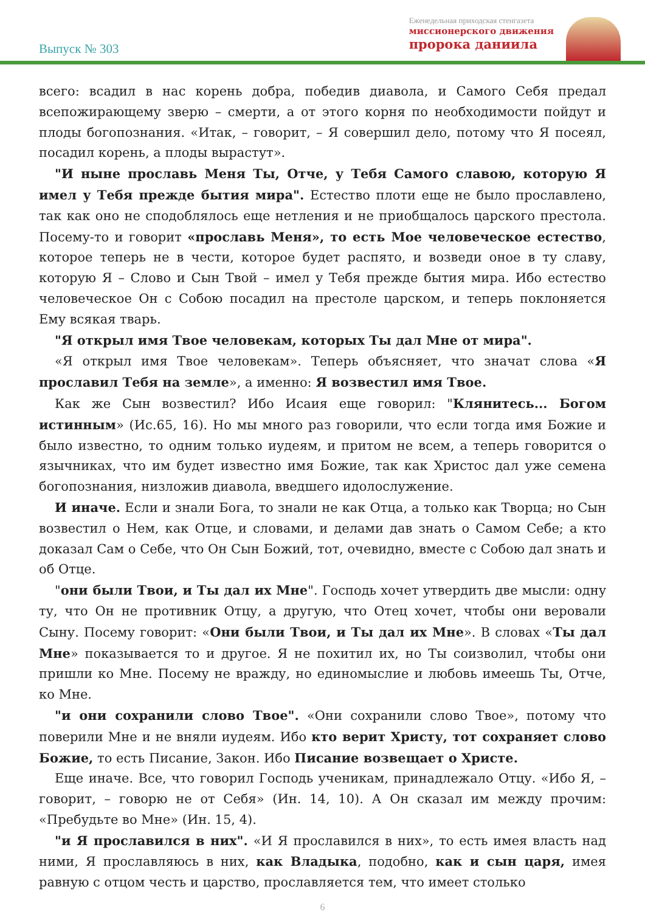Выпуск № 303
Еженедельная приходская стенгазета
миссионерского движения
пророка даниила
всего: всадил в нас корень добра, победив диавола, и Самого Себя предал всепожирающему зверю – смерти, а от этого корня по необходимости пойдут и плоды богопознания. «Итак, – говорит, – Я совершил дело, потому что Я посеял, посадил корень, а плоды вырастут».
"И ныне прославь Меня Ты, Отче, у Тебя Самого славою, которую Я имел у Тебя прежде бытия мира". Естество плоти еще не было прославлено, так как оно не сподоблялось еще нетления и не приобщалось царского престола. Посему-то и говорит «прославь Меня», то есть Мое человеческое естество, которое теперь не в чести, которое будет распято, и возведи оное в ту славу, которую Я – Слово и Сын Твой – имел у Тебя прежде бытия мира. Ибо естество человеческое Он с Собою посадил на престоле царском, и теперь поклоняется Ему всякая тварь.
"Я открыл имя Твое человекам, которых Ты дал Мне от мира".
«Я открыл имя Твое человекам». Теперь объясняет, что значат слова «Я прославил Тебя на земле», а именно: Я возвестил имя Твое.
Как же Сын возвестил? Ибо Исаия еще говорил: "Клянитесь... Богом истинным» (Ис.65, 16). Но мы много раз говорили, что если тогда имя Божие и было известно, то одним только иудеям, и притом не всем, а теперь говорится о язычниках, что им будет известно имя Божие, так как Христос дал уже семена богопознания, низложив диавола, введшего идолослужение.
И иначе. Если и знали Бога, то знали не как Отца, а только как Творца; но Сын возвестил о Нем, как Отце, и словами, и делами дав знать о Самом Себе; а кто доказал Сам о Себе, что Он Сын Божий, тот, очевидно, вместе с Собою дал знать и об Отце.
"они были Твои, и Ты дал их Мне". Господь хочет утвердить две мысли: одну ту, что Он не противник Отцу, а другую, что Отец хочет, чтобы они веровали Сыну. Посему говорит: «Они были Твои, и Ты дал их Мне». В словах «Ты дал Мне» показывается то и другое. Я не похитил их, но Ты соизволил, чтобы они пришли ко Мне. Посему не вражду, но единомыслие и любовь имеешь Ты, Отче, ко Мне.
"и они сохранили слово Твое". «Они сохранили слово Твое», потому что поверили Мне и не вняли иудеям. Ибо кто верит Христу, тот сохраняет слово Божие, то есть Писание, Закон. Ибо Писание возвещает о Христе.
Еще иначе. Все, что говорил Господь ученикам, принадлежало Отцу. «Ибо Я, – говорит, – говорю не от Себя» (Ин. 14, 10). А Он сказал им между прочим: «Пребудьте во Мне» (Ин. 15, 4).
"и Я прославился в них". «И Я прославился в них», то есть имея власть над ними, Я прославляюсь в них, как Владыка, подобно, как и сын царя, имея равную с отцом честь и царство, прославляется тем, что имеет столько
6